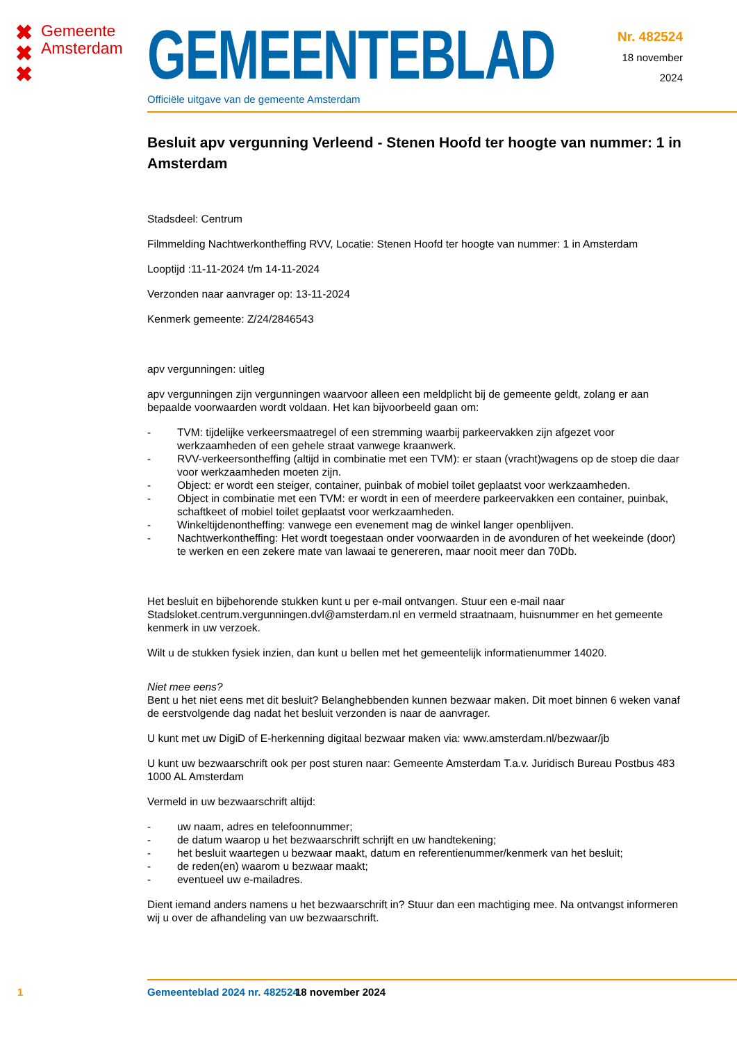✖
✖
✖
Gemeente
Amsterdam
GEMEENTEBLAD
Officiële uitgave van de gemeente Amsterdam
Nr. 482524
18 november
2024
Besluit apv vergunning Verleend - Stenen Hoofd ter hoogte van nummer: 1 in Amsterdam
Stadsdeel: Centrum
Filmmelding Nachtwerkontheffing RVV, Locatie: Stenen Hoofd ter hoogte van nummer: 1 in Amsterdam
Looptijd :11-11-2024 t/m 14-11-2024
Verzonden naar aanvrager op: 13-11-2024
Kenmerk gemeente: Z/24/2846543
apv vergunningen: uitleg
apv vergunningen zijn vergunningen waarvoor alleen een meldplicht bij de gemeente geldt, zolang er aan bepaalde voorwaarden wordt voldaan. Het kan bijvoorbeeld gaan om:
- TVM: tijdelijke verkeersmaatregel of een stremming waarbij parkeervakken zijn afgezet voor werkzaamheden of een gehele straat vanwege kraanwerk.
- RVV-verkeersontheffing (altijd in combinatie met een TVM): er staan (vracht)wagens op de stoep die daar voor werkzaamheden moeten zijn.
- Object: er wordt een steiger, container, puinbak of mobiel toilet geplaatst voor werkzaamheden.
- Object in combinatie met een TVM: er wordt in een of meerdere parkeervakken een container, puinbak, schaftkeet of mobiel toilet geplaatst voor werkzaamheden.
- Winkeltijdenontheffing: vanwege een evenement mag de winkel langer openblijven.
- Nachtwerkontheffing: Het wordt toegestaan onder voorwaarden in de avonduren of het weekeinde (door) te werken en een zekere mate van lawaai te genereren, maar nooit meer dan 70Db.
Het besluit en bijbehorende stukken kunt u per e-mail ontvangen. Stuur een e-mail naar Stadsloket.centrum.vergunningen.dvl@amsterdam.nl en vermeld straatnaam, huisnummer en het gemeente kenmerk in uw verzoek.
Wilt u de stukken fysiek inzien, dan kunt u bellen met het gemeentelijk informatienummer 14020.
Niet mee eens?
Bent u het niet eens met dit besluit? Belanghebbenden kunnen bezwaar maken. Dit moet binnen 6 weken vanaf de eerstvolgende dag nadat het besluit verzonden is naar de aanvrager.
U kunt met uw DigiD of E-herkenning digitaal bezwaar maken via: www.amsterdam.nl/bezwaar/jb
U kunt uw bezwaarschrift ook per post sturen naar: Gemeente Amsterdam T.a.v. Juridisch Bureau Postbus 483 1000 AL Amsterdam
Vermeld in uw bezwaarschrift altijd:
- uw naam, adres en telefoonnummer;
- de datum waarop u het bezwaarschrift schrijft en uw handtekening;
- het besluit waartegen u bezwaar maakt, datum en referentienummer/kenmerk van het besluit;
- de reden(en) waarom u bezwaar maakt;
- eventueel uw e-mailadres.
Dient iemand anders namens u het bezwaarschrift in? Stuur dan een machtiging mee. Na ontvangst informeren wij u over de afhandeling van uw bezwaarschrift.
1 Gemeenteblad 2024 nr. 482524 18 november 2024